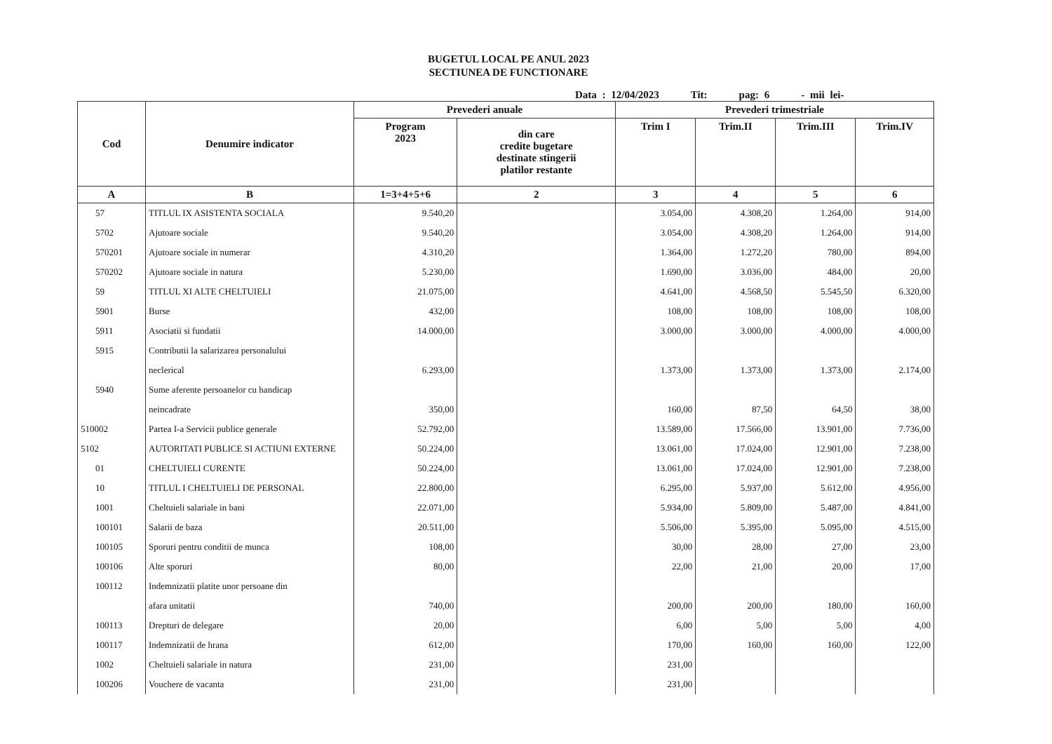BUGETUL LOCAL PE ANUL 2023
SECTIUNEA DE FUNCTIONARE
Data : 12/04/2023 Tit: pag: 6 - mii lei-
| Cod | Denumire indicator | Prevederi anuale | | Prevederi trimestriale | | | |
| --- | --- | --- | --- | --- | --- | --- | --- |
| | | Program 2023 | din care credite bugetare destinate stingerii platilor restante | Trim I | Trim.II | Trim.III | Trim.IV |
| A | B | 1=3+4+5+6 | 2 | 3 | 4 | 5 | 6 |
| 57 | TITLUL IX ASISTENTA SOCIALA | 9.540,20 | | 3.054,00 | 4.308,20 | 1.264,00 | 914,00 |
| 5702 | Ajutoare sociale | 9.540,20 | | 3.054,00 | 4.308,20 | 1.264,00 | 914,00 |
| 570201 | Ajutoare sociale in numerar | 4.310,20 | | 1.364,00 | 1.272,20 | 780,00 | 894,00 |
| 570202 | Ajutoare sociale in natura | 5.230,00 | | 1.690,00 | 3.036,00 | 484,00 | 20,00 |
| 59 | TITLUL XI ALTE CHELTUIELI | 21.075,00 | | 4.641,00 | 4.568,50 | 5.545,50 | 6.320,00 |
| 5901 | Burse | 432,00 | | 108,00 | 108,00 | 108,00 | 108,00 |
| 5911 | Asociatii si fundatii | 14.000,00 | | 3.000,00 | 3.000,00 | 4.000,00 | 4.000,00 |
| 5915 | Contributii la salarizarea personalului | | | | | | |
| | neclerical | 6.293,00 | | 1.373,00 | 1.373,00 | 1.373,00 | 2.174,00 |
| 5940 | Sume aferente persoanelor cu handicap | | | | | | |
| | neincadrate | 350,00 | | 160,00 | 87,50 | 64,50 | 38,00 |
| 510002 | Partea I-a Servicii publice generale | 52.792,00 | | 13.589,00 | 17.566,00 | 13.901,00 | 7.736,00 |
| 5102 | AUTORITATI PUBLICE SI ACTIUNI EXTERNE | 50.224,00 | | 13.061,00 | 17.024,00 | 12.901,00 | 7.238,00 |
| 01 | CHELTUIELI CURENTE | 50.224,00 | | 13.061,00 | 17.024,00 | 12.901,00 | 7.238,00 |
| 10 | TITLUL I CHELTUIELI DE PERSONAL | 22.800,00 | | 6.295,00 | 5.937,00 | 5.612,00 | 4.956,00 |
| 1001 | Cheltuieli salariale in bani | 22.071,00 | | 5.934,00 | 5.809,00 | 5.487,00 | 4.841,00 |
| 100101 | Salarii de baza | 20.511,00 | | 5.506,00 | 5.395,00 | 5.095,00 | 4.515,00 |
| 100105 | Sporuri pentru conditii de munca | 108,00 | | 30,00 | 28,00 | 27,00 | 23,00 |
| 100106 | Alte sporuri | 80,00 | | 22,00 | 21,00 | 20,00 | 17,00 |
| 100112 | Indemnizatii platite unor persoane din | | | | | | |
| | afara unitatii | 740,00 | | 200,00 | 200,00 | 180,00 | 160,00 |
| 100113 | Drepturi de delegare | 20,00 | | 6,00 | 5,00 | 5,00 | 4,00 |
| 100117 | Indemnizatii de hrana | 612,00 | | 170,00 | 160,00 | 160,00 | 122,00 |
| 1002 | Cheltuieli salariale in natura | 231,00 | | 231,00 | | | |
| 100206 | Vouchere de vacanta | 231,00 | | 231,00 | | | |